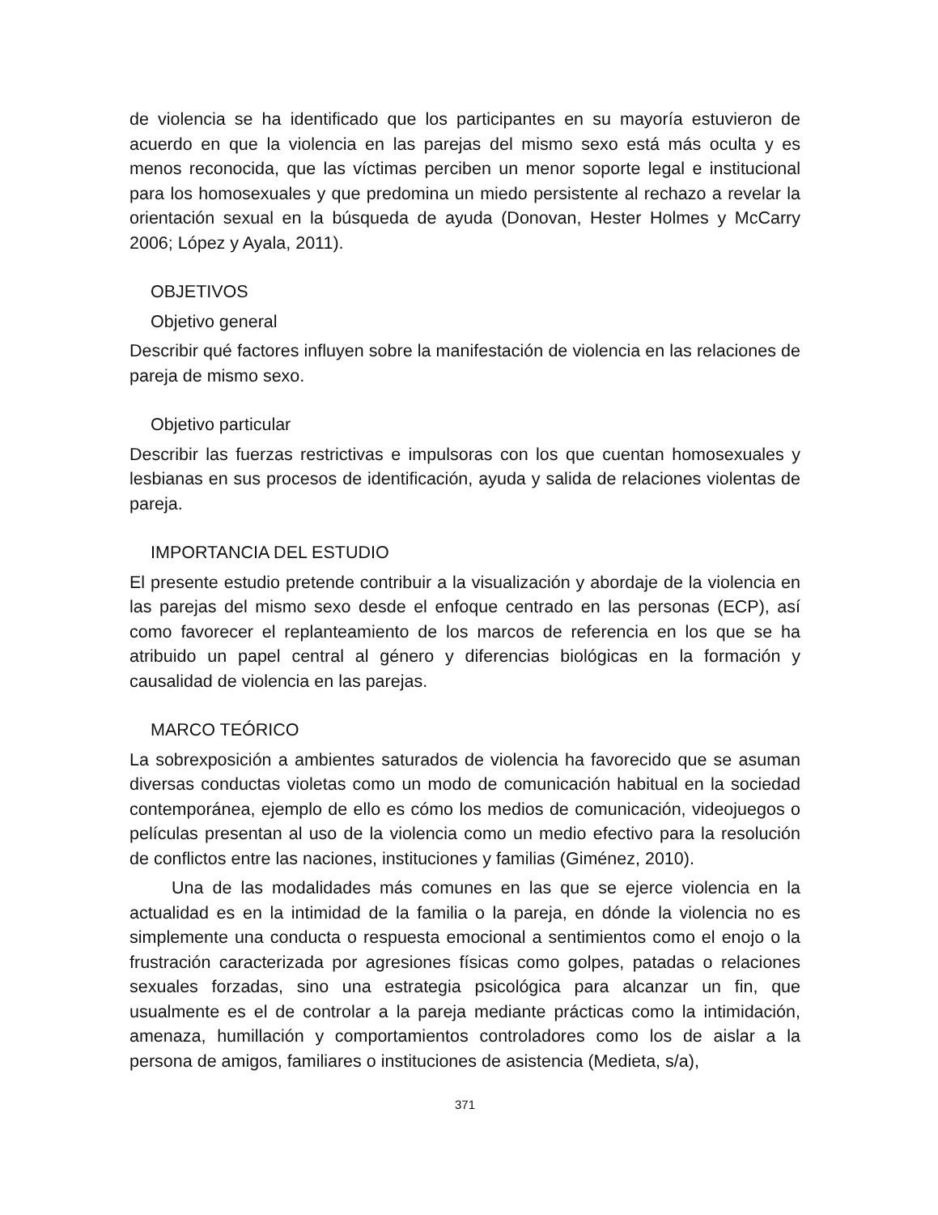de violencia se ha identificado que los participantes en su mayoría estuvieron de acuerdo en que la violencia en las parejas del mismo sexo está más oculta y es menos reconocida, que las víctimas perciben un menor soporte legal e institucional para los homosexuales y que predomina un miedo persistente al rechazo a revelar la orientación sexual en la búsqueda de ayuda (Donovan, Hester Holmes y McCarry 2006; López y Ayala, 2011).
OBJETIVOS
Objetivo general
Describir qué factores influyen sobre la manifestación de violencia en las relaciones de pareja de mismo sexo.
Objetivo particular
Describir las fuerzas restrictivas e impulsoras con los que cuentan homosexuales y lesbianas en sus procesos de identificación, ayuda y salida de relaciones violentas de pareja.
IMPORTANCIA DEL ESTUDIO
El presente estudio pretende contribuir a la visualización y abordaje de la violencia en las parejas del mismo sexo desde el enfoque centrado en las personas (ECP), así como favorecer el replanteamiento de los marcos de referencia en los que se ha atribuido un papel central al género y diferencias biológicas en la formación y causalidad de violencia en las parejas.
MARCO TEÓRICO
La sobrexposición a ambientes saturados de violencia ha favorecido que se asuman diversas conductas violetas como un modo de comunicación habitual en la sociedad contemporánea, ejemplo de ello es cómo los medios de comunicación, videojuegos o películas presentan al uso de la violencia como un medio efectivo para la resolución de conflictos entre las naciones, instituciones y familias (Giménez, 2010).
Una de las modalidades más comunes en las que se ejerce violencia en la actualidad es en la intimidad de la familia o la pareja, en dónde la violencia no es simplemente una conducta o respuesta emocional a sentimientos como el enojo o la frustración caracterizada por agresiones físicas como golpes, patadas o relaciones sexuales forzadas, sino una estrategia psicológica para alcanzar un fin, que usualmente es el de controlar a la pareja mediante prácticas como la intimidación, amenaza, humillación y comportamientos controladores como los de aislar a la persona de amigos, familiares o instituciones de asistencia (Medieta, s/a),
371